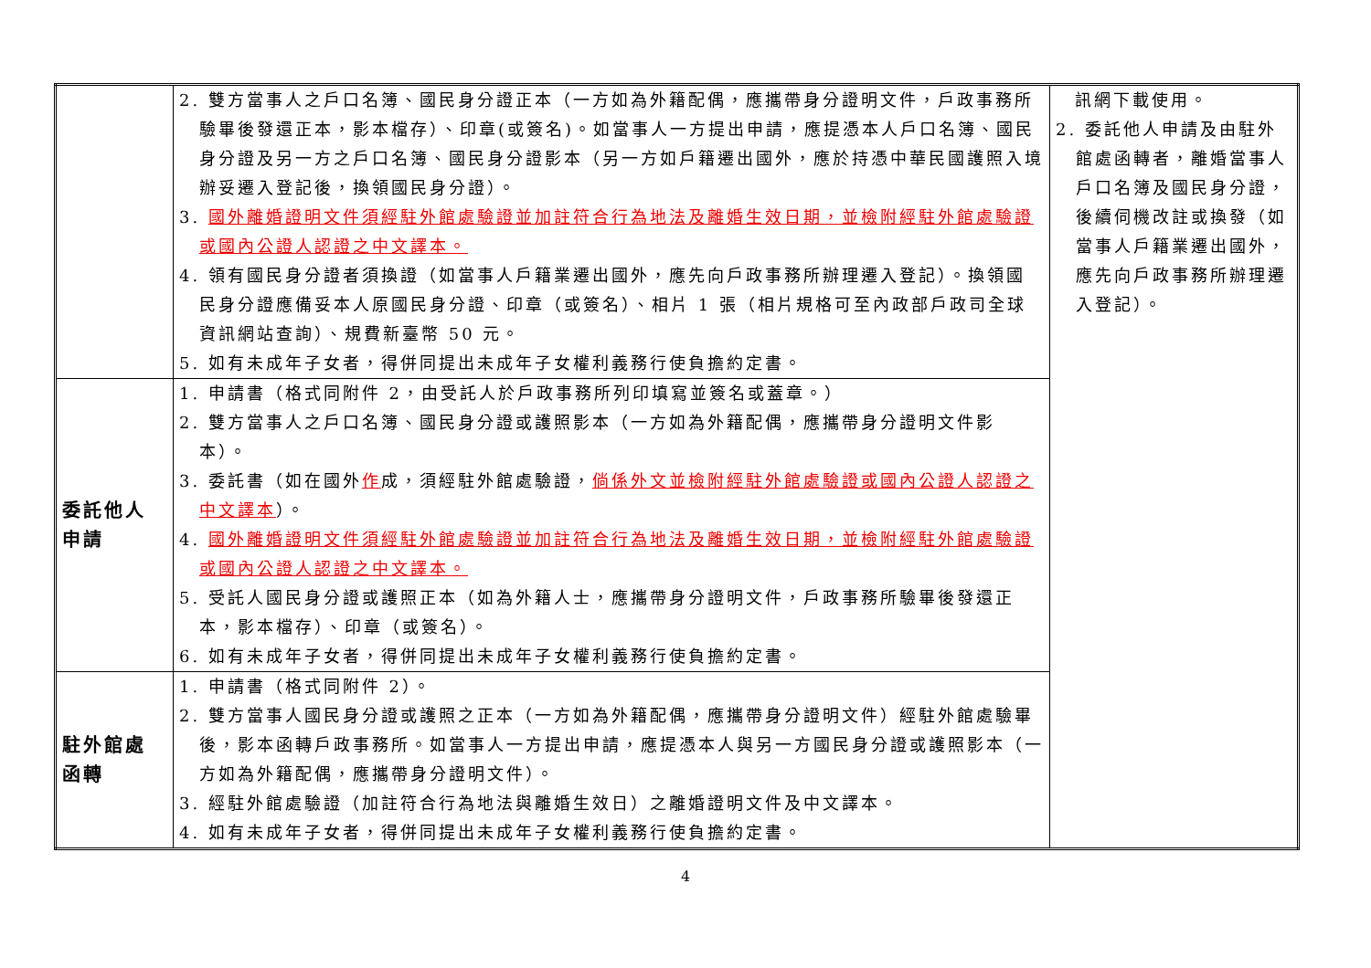| | 2. 雙方當事人之戶口名簿、國民身分證正本（一方如為外籍配偶，應攜帶身分證明文件，戶政事務所驗畢後發還正本，影本檔存）、印章(或簽名)。如當事人一方提出申請，應提憑本人戶口名簿、國民身分證及另一方之戶口名簿、國民身分證影本（另一方如戶籍遷出國外，應於持憑中華民國護照入境辦妥遷入登記後，換領國民身分證）。 3. 國外離婚證明文件須經駐外館處驗證並加註符合行為地法及離婚生效日期，並檢附經駐外館處驗證或國內公證人認證之中文譯本。 4. 領有國民身分證者須換證（如當事人戶籍業遷出國外，應先向戶政事務所辦理遷入登記）。換領國民身分證應備妥本人原國民身分證、印章（或簽名）、相片 1 張（相片規格可至內政部戶政司全球資訊網站查詢）、規費新臺幣 50 元。 5. 如有未成年子女者，得併同提出未成年子女權利義務行使負擔約定書。 | 訊網下載使用。 2. 委託他人申請及由駐外館處函轉者，離婚當事人戶口名簿及國民身分證，後續伺機改註或換發（如當事人戶籍業遷出國外，應先向戶政事務所辦理遷入登記）。 |
| 委託他人 申請 | 1. 申請書（格式同附件 2，由受託人於戶政事務所列印填寫並簽名或蓋章。） 2. 雙方當事人之戶口名簿、國民身分證或護照影本（一方如為外籍配偶，應攜帶身分證明文件影本）。 3. 委託書（如在國外 作 成，須經駐外館處驗證， 倘係外文並檢附經駐外館處驗證或國內公證人認證之中文譯本 ）。 4. 國外離婚證明文件須經駐外館處驗證並加註符合行為地法及離婚生效日期，並檢附經駐外館處驗證或國內公證人認證之中文譯本。 5. 受託人國民身分證或護照正本（如為外籍人士，應攜帶身分證明文件，戶政事務所驗畢後發還正本，影本檔存）、印章（或簽名）。 6. 如有未成年子女者，得併同提出未成年子女權利義務行使負擔約定書。 | |
| 駐外館處 函轉 | 1. 申請書（格式同附件 2）。 2. 雙方當事人國民身分證或護照之正本（一方如為外籍配偶，應攜帶身分證明文件）經駐外館處驗畢後，影本函轉戶政事務所。如當事人一方提出申請，應提憑本人與另一方國民身分證或護照影本（一方如為外籍配偶，應攜帶身分證明文件）。 3. 經駐外館處驗證（加註符合行為地法與離婚生效日）之離婚證明文件及中文譯本。 4. 如有未成年子女者，得併同提出未成年子女權利義務行使負擔約定書。 | |
4